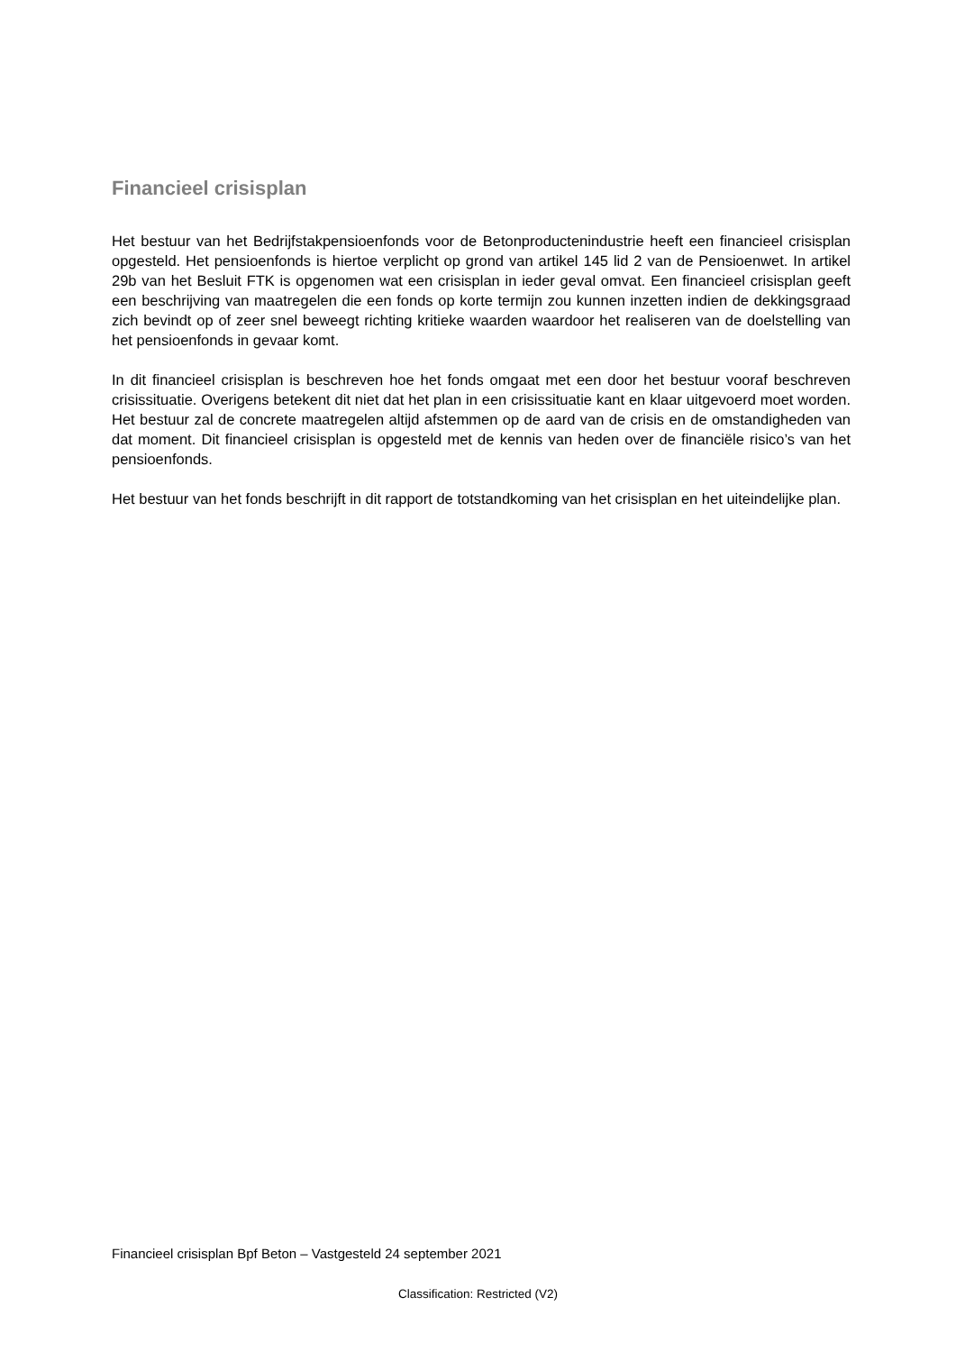Financieel crisisplan
Het bestuur van het Bedrijfstakpensioenfonds voor de Betonproductenindustrie heeft een financieel crisisplan opgesteld. Het pensioenfonds is hiertoe verplicht op grond van artikel 145 lid 2 van de Pensioenwet. In artikel 29b van het Besluit FTK is opgenomen wat een crisisplan in ieder geval omvat. Een financieel crisisplan geeft een beschrijving van maatregelen die een fonds op korte termijn zou kunnen inzetten indien de dekkingsgraad zich bevindt op of zeer snel beweegt richting kritieke waarden waardoor het realiseren van de doelstelling van het pensioenfonds in gevaar komt.
In dit financieel crisisplan is beschreven hoe het fonds omgaat met een door het bestuur vooraf beschreven crisissituatie. Overigens betekent dit niet dat het plan in een crisissituatie kant en klaar uitgevoerd moet worden. Het bestuur zal de concrete maatregelen altijd afstemmen op de aard van de crisis en de omstandigheden van dat moment. Dit financieel crisisplan is opgesteld met de kennis van heden over de financiële risico’s van het pensioenfonds.
Het bestuur van het fonds beschrijft in dit rapport de totstandkoming van het crisisplan en het uiteindelijke plan.
Financieel crisisplan Bpf Beton – Vastgesteld 24 september 2021
Classification: Restricted (V2)